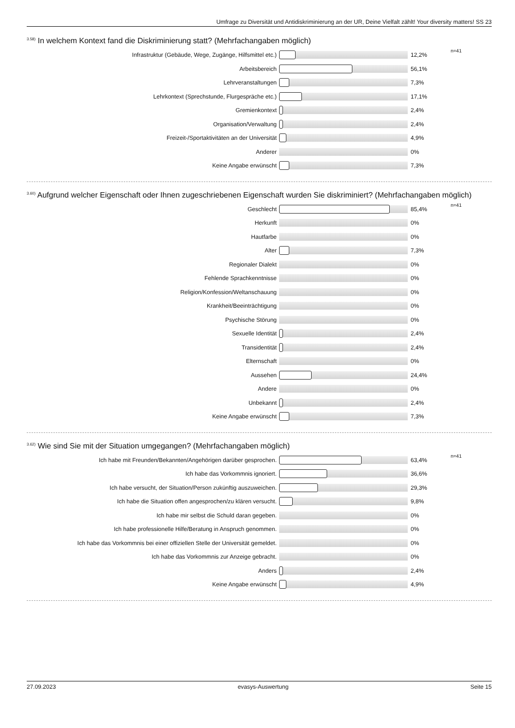Umfrage zu Diversität und Antidiskriminierung an der UR, Deine Vielfalt zählt! Your diversity matters! SS 23
<sup>3.58)</sup> In welchem Kontext fand die Diskriminierung statt? (Mehrfachangaben möglich)
| Infrastruktur (Gebäude, Wege, Zugänge, Hilfsmittel etc.) | | 12,2% | n=41 |
| Arbeitsbereich | | 56,1% | |
| Lehrveranstaltungen | | 7,3% | |
| Lehrkontext (Sprechstunde, Flurgespräche etc.) | | 17,1% | |
| Gremienkontext | | 2,4% | |
| Organisation/Verwaltung | | 2,4% | |
| Freizeit-/Sportaktivitäten an der Universität | | 4,9% | |
| Anderer | | 0% | |
| Keine Angabe erwünscht | | 7,3% | |
<sup>3.60)</sup> Aufgrund welcher Eigenschaft oder Ihnen zugeschriebenen Eigenschaft wurden Sie diskriminiert? (Mehrfachangaben möglich)
| Geschlecht | | 85,4% | n=41 |
| Herkunft | | 0% | |
| Hautfarbe | | 0% | |
| Alter | | 7,3% | |
| Regionaler Dialekt | | 0% | |
| Fehlende Sprachkenntnisse | | 0% | |
| Religion/Konfession/Weltanschauung | | 0% | |
| Krankheit/Beeinträchtigung | | 0% | |
| Psychische Störung | | 0% | |
| Sexuelle Identität | | 2,4% | |
| Transidentität | | 2,4% | |
| Elternschaft | | 0% | |
| Aussehen | | 24,4% | |
| Andere | | 0% | |
| Unbekannt | | 2,4% | |
| Keine Angabe erwünscht | | 7,3% | |
<sup>3.62)</sup> Wie sind Sie mit der Situation umgegangen? (Mehrfachangaben möglich)
| Ich habe mit Freunden/Bekannten/Angehörigen darüber gesprochen. | | 63,4% | n=41 |
| Ich habe das Vorkommnis ignoriert. | | 36,6% | |
| Ich habe versucht, der Situation/Person zukünftig auszuweichen. | | 29,3% | |
| Ich habe die Situation offen angesprochen/zu klären versucht. | | 9,8% | |
| Ich habe mir selbst die Schuld daran gegeben. | | 0% | |
| Ich habe professionelle Hilfe/Beratung in Anspruch genommen. | | 0% | |
| Ich habe das Vorkommnis bei einer offiziellen Stelle der Universität gemeldet. | | 0% | |
| Ich habe das Vorkommnis zur Anzeige gebracht. | | 0% | |
| Anders | | 2,4% | |
| Keine Angabe erwünscht | | 4,9% | |
27.09.2023 evasys-Auswertung Seite 15